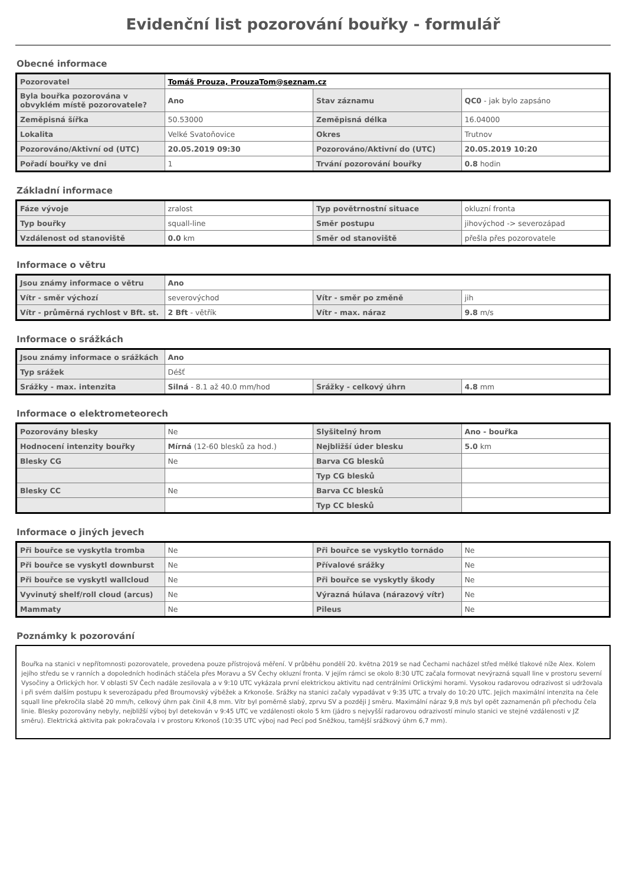Evidenční list pozorování bouřky - formulář
Obecné informace
| Pozorovatel | Tomáš Prouza, ProuzaTom@seznam.cz | | |
| Byla bouřka pozorována v obvyklém místě pozorovatele? | Ano | Stav záznamu | QC0 - jak bylo zapsáno |
| Zeměpisná šířka | 50.53000 | Zeměpisná délka | 16.04000 |
| Lokalita | Velké Svatoňovice | Okres | Trutnov |
| Pozorováno/Aktivní od (UTC) | 20.05.2019 09:30 | Pozorováno/Aktivní do (UTC) | 20.05.2019 10:20 |
| Pořadí bouřky ve dni | 1 | Trvání pozorování bouřky | 0.8 hodin |
Základní informace
| Fáze vývoje | zralost | Typ povětrnostní situace | okluzní fronta |
| Typ bouřky | squall-line | Směr postupu | jihovýchod -> severozápad |
| Vzdálenost od stanoviště | 0.0 km | Směr od stanoviště | přešla přes pozorovatele |
Informace o větru
| Jsou známy informace o větru | Ano | | |
| Vítr - směr výchozí | severovýchod | Vítr - směr po změně | jih |
| Vítr - průměrná rychlost v Bft. st. | 2 Bft - větřík | Vítr - max. náraz | 9.8 m/s |
Informace o srážkách
| Jsou známy informace o srážkách | Ano | | |
| Typ srážek | Déšť | | |
| Srážky - max. intenzita | Silná - 8.1 až 40.0 mm/hod | Srážky - celkový úhrn | 4.8 mm |
Informace o elektrometeorech
| Pozorovány blesky | Ne | Slyšitelný hrom | Ano - bouřka |
| Hodnocení intenzity bouřky | Mírná (12-60 blesků za hod.) | Nejbližší úder blesku | 5.0 km |
| Blesky CG | Ne | Barva CG blesků | |
| | | Typ CG blesků | |
| Blesky CC | Ne | Barva CC blesků | |
| | | Typ CC blesků | |
Informace o jiných jevech
| Při bouřce se vyskytla tromba | Ne | Při bouřce se vyskytlo tornádo | Ne |
| Při bouřce se vyskytl downburst | Ne | Přívalové srážky | Ne |
| Při bouřce se vyskytl wallcloud | Ne | Při bouřce se vyskytly škody | Ne |
| Vyvinutý shelf/roll cloud (arcus) | Ne | Výrazná húlava (nárazový vítr) | Ne |
| Mammaty | Ne | Pileus | Ne |
Poznámky k pozorování
Bouřka na stanici v nepřítomnosti pozorovatele, provedena pouze přístrojová měření. V průběhu pondělí 20. května 2019 se nad Čechami nacházel střed mělké tlakové níže Alex. Kolem jejího středu se v ranních a dopoledních hodinách stáčela přes Moravu a SV Čechy okluzní fronta. V jejím rámci se okolo 8:30 UTC začala formovat nevýrazná squall line v prostoru severní Vysočiny a Orlických hor. V oblasti SV Čech nadále zesilovala a v 9:10 UTC vykázala první elektrickou aktivitu nad centrálními Orlickými horami. Vysokou radarovou odrazivost si udržovala i při svém dalším postupu k severozápadu před Broumovský výběžek a Krkonoše. Srážky na stanici začaly vypadávat v 9:35 UTC a trvaly do 10:20 UTC. Jejich maximální intenzita na čele squall line překročila slabě 20 mm/h, celkový úhrn pak činil 4,8 mm. Vítr byl poměrně slabý, zprvu SV a později J směru. Maximální náraz 9,8 m/s byl opět zaznamenán při přechodu čela linie. Blesky pozorovány nebyly, nejbližší výboj byl detekován v 9:45 UTC ve vzdálenosti okolo 5 km (jádro s nejvyšší radarovou odrazivostí minulo stanici ve stejné vzdálenosti v JZ směru). Elektrická aktivita pak pokračovala i v prostoru Krkonoš (10:35 UTC výboj nad Pecí pod Sněžkou, tamější srážkový úhrn 6,7 mm).